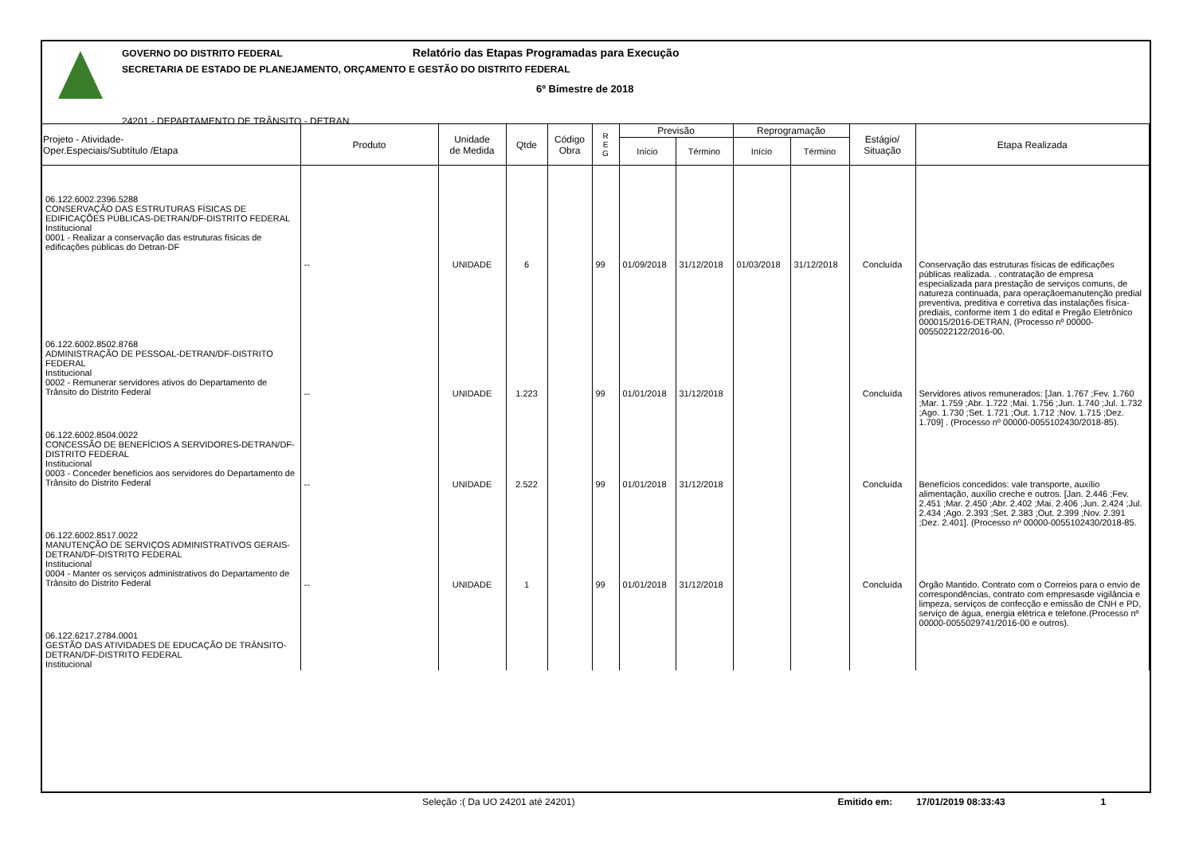GOVERNO DO DISTRITO FEDERAL Relatório das Etapas Programadas para Execução
SECRETARIA DE ESTADO DE PLANEJAMENTO, ORÇAMENTO E GESTÃO DO DISTRITO FEDERAL
6º Bimestre de 2018
24201 - DEPARTAMENTO DE TRÂNSITO - DETRAN
| Projeto - Atividade- Oper.Especiais/Subtítulo /Etapa | Produto | Unidade de Medida | Qtde | Código Obra | R E G | Previsão | | Reprogramação | | Estágio/ Situação | Etapa Realizada |
| --- | --- | --- | --- | --- | --- | --- | --- | --- | --- | --- | --- |
| | | | | | | Início | Término | Início | Término | | |
| 06.122.6002.2396.5288 CONSERVAÇÃO DAS ESTRUTURAS FÍSICAS DE EDIFICAÇÕES PÚBLICAS-DETRAN/DF-DISTRITO FEDERAL Institucional 0001 - Realizar a conservação das estruturas físicas de edificações públicas do Detran-DF | -- | UNIDADE | 6 | | 99 | 01/09/2018 | 31/12/2018 | 01/03/2018 | 31/12/2018 | Concluída | Conservação das estruturas físicas de edificações públicas realizada. . contratação de empresa especializada para prestação de serviços comuns, de natureza continuada, para operaçãoemanutenção predial preventiva, preditiva e corretiva das instalações física-prediais, conforme item 1 do edital e Pregão Eletrônico 000015/2016-DETRAN, (Processo nº 00000-0055022122/2016-00. |
| 06.122.6002.8502.8768 ADMINISTRAÇÃO DE PESSOAL-DETRAN/DF-DISTRITO FEDERAL Institucional 0002 - Remunerar servidores ativos do Departamento de Trânsito do Distrito Federal | -- | UNIDADE | 1.223 | | 99 | 01/01/2018 | 31/12/2018 | | | Concluída | Servidores ativos remunerados: [Jan. 1.767 ;Fev. 1.760 ;Mar. 1.759 ;Abr. 1.722 ;Mai. 1.756 ;Jun. 1.740 ;Jul. 1.732 ;Ago. 1.730 ;Set. 1.721 ;Out. 1.712 ;Nov. 1.715 ;Dez. 1.709] . (Processo nº 00000-0055102430/2018-85). |
| 06.122.6002.8504.0022 CONCESSÃO DE BENEFÍCIOS A SERVIDORES-DETRAN/DF-DISTRITO FEDERAL Institucional 0003 - Conceder benefícios aos servidores do Departamento de Trânsito do Distrito Federal | -- | UNIDADE | 2.522 | | 99 | 01/01/2018 | 31/12/2018 | | | Concluída | Benefícios concedidos: vale transporte, auxílio alimentação, auxílio creche e outros. [Jan. 2.446 ;Fev. 2.451 ;Mar. 2.450 ;Abr. 2.402 ;Mai. 2.406 ;Jun. 2.424 ;Jul. 2.434 ;Ago. 2.393 ;Set. 2.383 ;Out. 2.399 ;Nov. 2.391 ;Dez. 2.401]. (Processo nº 00000-0055102430/2018-85. |
| 06.122.6002.8517.0022 MANUTENÇÃO DE SERVIÇOS ADMINISTRATIVOS GERAIS-DETRAN/DF-DISTRITO FEDERAL Institucional 0004 - Manter os serviços administrativos do Departamento de Trânsito do Distrito Federal | -- | UNIDADE | 1 | | 99 | 01/01/2018 | 31/12/2018 | | | Concluída | Órgão Mantido. Contrato com o Correios para o envio de correspondências, contrato com empresasde vigilância e limpeza, serviços de confecção e emissão de CNH e PD, serviço de água, energia elétrica e telefone.(Processo nº 00000-0055029741/2016-00 e outros). |
| 06.122.6217.2784.0001 GESTÃO DAS ATIVIDADES DE EDUCAÇÃO DE TRÂNSITO-DETRAN/DF-DISTRITO FEDERAL Institucional | | | | | | | | | | | |
Seleção :( Da UO 24201 até 24201) Emitido em: 17/01/2019 08:33:43 1